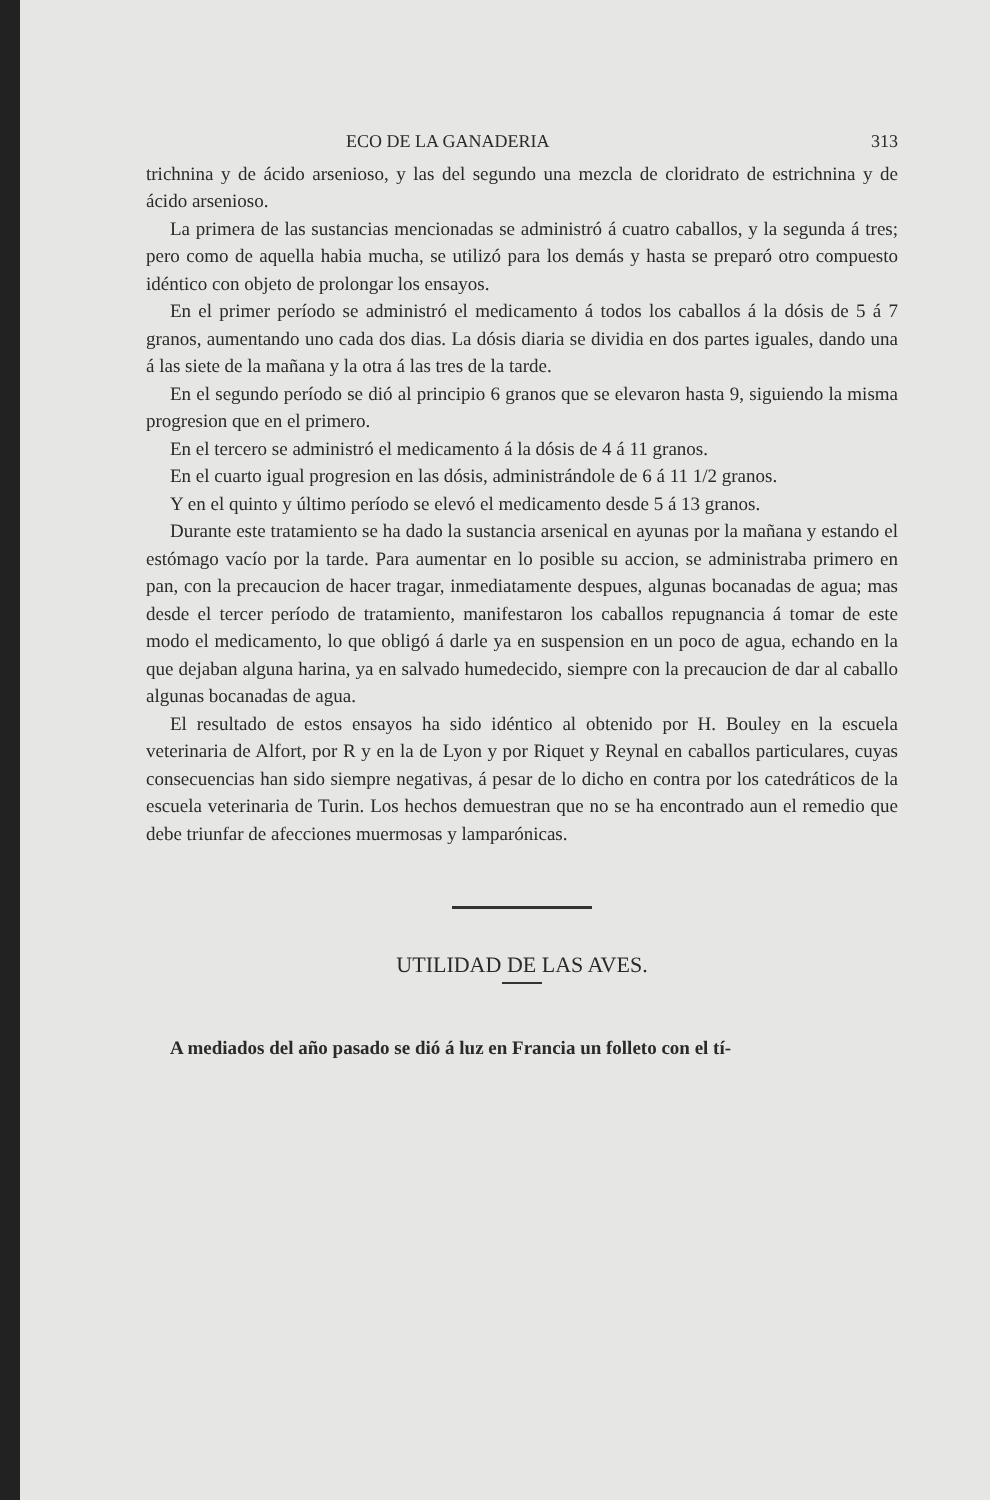ECO DE LA GANADERIA 313
trichnina y de ácido arsenioso, y las del segundo una mezcla de cloridrato de estrichnina y de ácido arsenioso.
La primera de las sustancias mencionadas se administró á cuatro caballos, y la segunda á tres; pero como de aquella habia mucha, se utilizó para los demás y hasta se preparó otro compuesto idéntico con objeto de prolongar los ensayos.
En el primer período se administró el medicamento á todos los caballos á la dósis de 5 á 7 granos, aumentando uno cada dos dias. La dósis diaria se dividia en dos partes iguales, dando una á las siete de la mañana y la otra á las tres de la tarde.
En el segundo período se dió al principio 6 granos que se elevaron hasta 9, siguiendo la misma progresion que en el primero.
En el tercero se administró el medicamento á la dósis de 4 á 11 granos.
En el cuarto igual progresion en las dósis, administrándole de 6 á 11 1/2 granos.
Y en el quinto y último período se elevó el medicamento desde 5 á 13 granos.
Durante este tratamiento se ha dado la sustancia arsenical en ayunas por la mañana y estando el estómago vacío por la tarde. Para aumentar en lo posible su accion, se administraba primero en pan, con la precaucion de hacer tragar, inmediatamente despues, algunas bocanadas de agua; mas desde el tercer período de tratamiento, manifestaron los caballos repugnancia á tomar de este modo el medicamento, lo que obligó á darle ya en suspension en un poco de agua, echando en la que dejaban alguna harina, ya en salvado humedecido, siempre con la precaucion de dar al caballo algunas bocanadas de agua.
El resultado de estos ensayos ha sido idéntico al obtenido por H. Bouley en la escuela veterinaria de Alfort, por R y en la de Lyon y por Riquet y Reynal en caballos particulares, cuyas consecuencias han sido siempre negativas, á pesar de lo dicho en contra por los catedráticos de la escuela veterinaria de Turin. Los hechos demuestran que no se ha encontrado aun el remedio que debe triunfar de afecciones muermosas y lamparónicas.
UTILIDAD DE LAS AVES.
A mediados del año pasado se dió á luz en Francia un folleto con el tí-